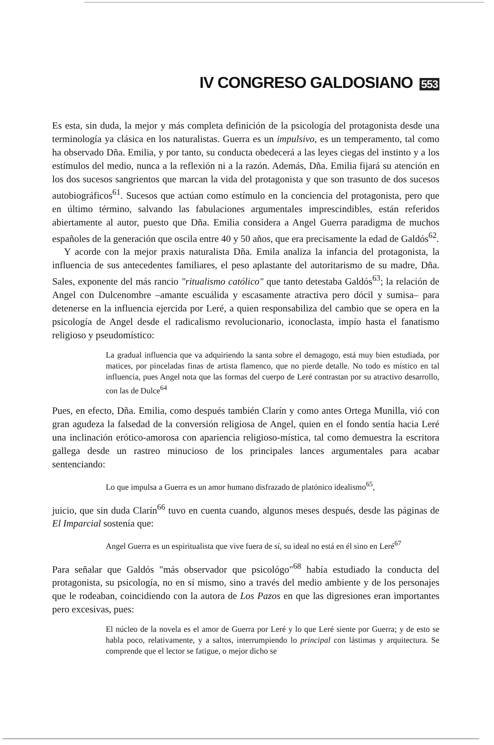IV CONGRESO GALDOSIANO 553
Es esta, sin duda, la mejor y más completa definición de la psicología del protagonista desde una terminología ya clásica en los naturalistas. Guerra es un impulsivo, es un temperamento, tal como ha observado Dña. Emilia, y por tanto, su conducta obedecerá a las leyes ciegas del instinto y a los estímulos del medio, nunca a la reflexión ni a la razón. Además, Dña. Emilia fijará su atención en los dos sucesos sangrientos que marcan la vida del protagonista y que son trasunto de dos sucesos autobiográficos<sup>61</sup>. Sucesos que actúan como estímulo en la conciencia del protagonista, pero que en último término, salvando las fabulaciones argumentales imprescindibles, están referidos abiertamente al autor, puesto que Dña. Emilia considera a Angel Guerra paradigma de muchos españoles de la generación que oscila entre 40 y 50 años, que era precisamente la edad de Galdós<sup>62</sup>.
Y acorde con la mejor praxis naturalista Dña. Emila analiza la infancia del protagonista, la influencia de sus antecedentes familiares, el peso aplastante del autoritarismo de su madre, Dña. Sales, exponente del más rancio "ritualismo católico" que tanto detestaba Galdós<sup>63</sup>; la relación de Angel con Dulcenombre –amante escuálida y escasamente atractiva pero dócil y sumisa– para detenerse en la influencia ejercida por Leré, a quien responsabiliza del cambio que se opera en la psicología de Angel desde el radicalismo revolucionario, iconoclasta, impío hasta el fanatismo religioso y pseudomístico:
La gradual influencia que va adquiriendo la santa sobre el demagogo, está muy bien estudiada, por matices, por pinceladas finas de artista flamenco, que no pierde detalle. No todo es místico en tal influencia, pues Angel nota que las formas del cuerpo de Leré contrastan por su atractivo desarrollo, con las de Dulce<sup>64</sup>
Pues, en efecto, Dña. Emilia, como después también Clarín y como antes Ortega Munilla, vió con gran agudeza la falsedad de la conversión religiosa de Angel, quien en el fondo sentía hacia Leré una inclinación erótico-amorosa con apariencia religioso-mística, tal como demuestra la escritora gallega desde un rastreo minucioso de los principales lances argumentales para acabar sentenciando:
Lo que impulsa a Guerra es un amor humano disfrazado de platónico idealismo<sup>65</sup>,
juicio, que sin duda Clarín<sup>66</sup> tuvo en cuenta cuando, algunos meses después, desde las páginas de El Imparcial sostenía que:
Angel Guerra es un espiritualista que vive fuera de sí, su ideal no está en él sino en Leré<sup>67</sup>
Para señalar que Galdós "más observador que psicológo"<sup>68</sup> había estudiado la conducta del protagonista, su psicología, no en sí mismo, sino a través del medio ambiente y de los personajes que le rodeaban, coincidiendo con la autora de Los Pazos en que las digresiones eran importantes pero excesivas, pues:
El núcleo de la novela es el amor de Guerra por Leré y lo que Leré siente por Guerra; y de esto se habla poco, relativamente, y a saltos, interrumpiendo lo principal con lástimas y arquitectura. Se comprende que el lector se fatigue, o mejor dicho se